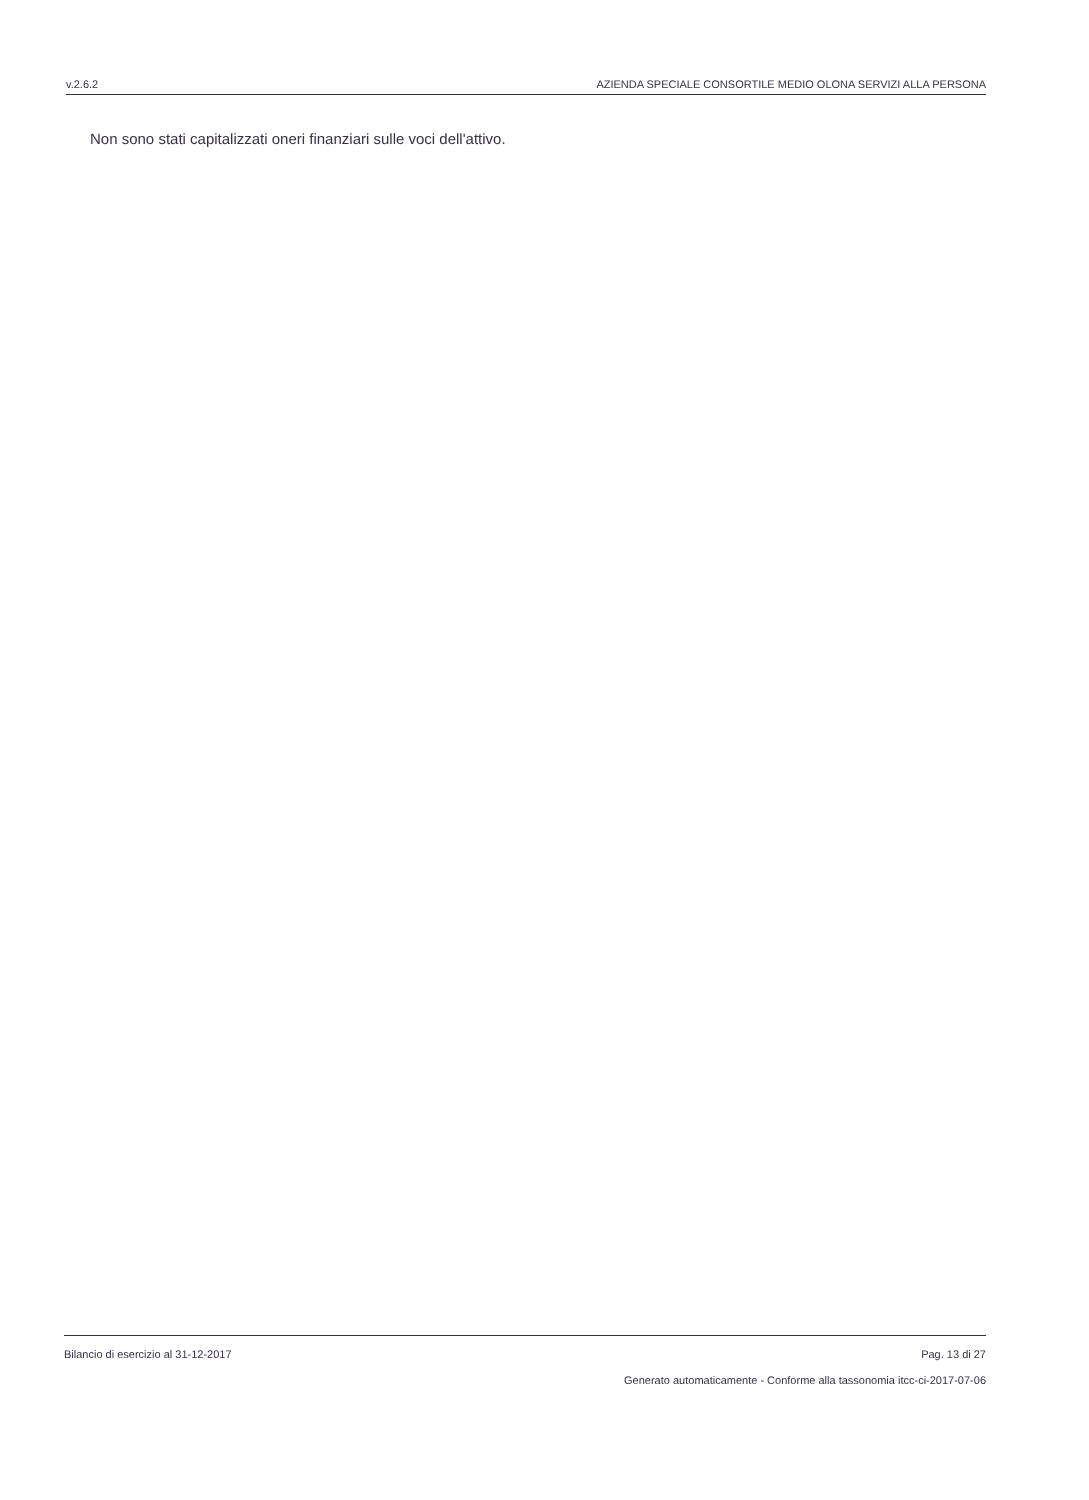v.2.6.2 AZIENDA SPECIALE CONSORTILE MEDIO OLONA SERVIZI ALLA PERSONA
Non sono stati capitalizzati oneri finanziari sulle voci dell'attivo.
Bilancio di esercizio al 31-12-2017 Pag. 13 di 27
Generato automaticamente - Conforme alla tassonomia itcc-ci-2017-07-06